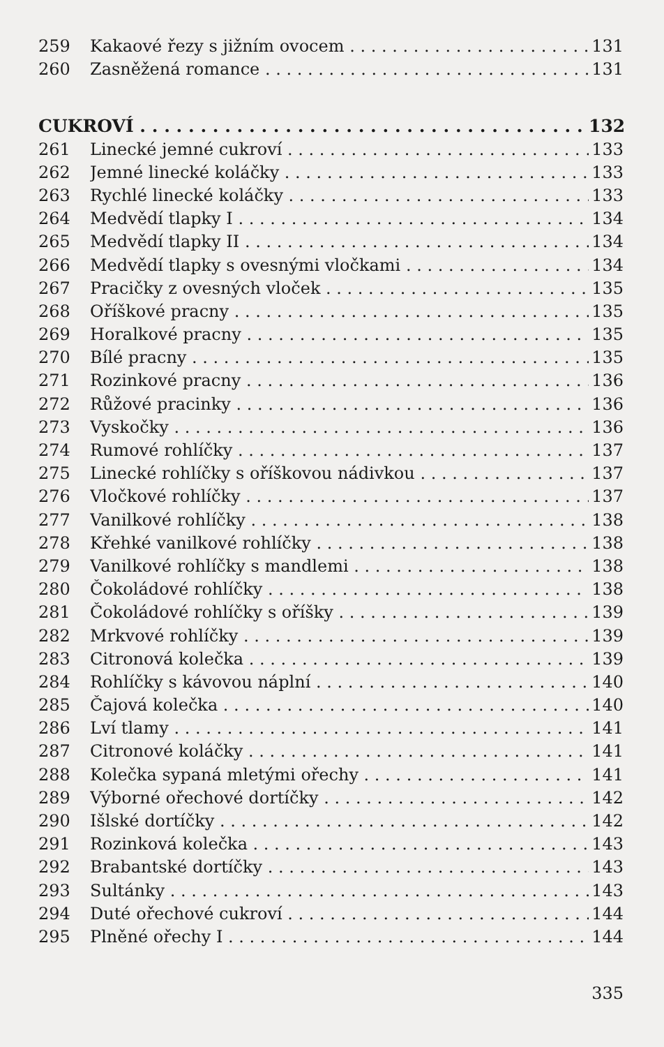259 Kakaové řezy s jižním ovocem 131
260 Zasněžená romance 131
CUKROVÍ 132
261 Linecké jemné cukroví 133
262 Jemné linecké koláčky 133
263 Rychlé linecké koláčky 133
264 Medvědí tlapky I 134
265 Medvědí tlapky II 134
266 Medvědí tlapky s ovesnými vločkami 134
267 Pracičky z ovesných vloček 135
268 Oříškové pracny 135
269 Horalkové pracny 135
270 Bílé pracny 135
271 Rozinkové pracny 136
272 Růžové pracinky 136
273 Vyskočky 136
274 Rumové rohlíčky 137
275 Linecké rohlíčky s oříškovou nádivkou 137
276 Vločkové rohlíčky 137
277 Vanilkové rohlíčky 138
278 Křehké vanilkové rohlíčky 138
279 Vanilkové rohlíčky s mandlemi 138
280 Čokoládové rohlíčky 138
281 Čokoládové rohlíčky s oříšky 139
282 Mrkvové rohlíčky 139
283 Citronová kolečka 139
284 Rohlíčky s kávovou náplní 140
285 Čajová kolečka 140
286 Lví tlamy 141
287 Citronové koláčky 141
288 Kolečka sypaná mletými ořechy 141
289 Výborné ořechové dortíčky 142
290 Išlské dortíčky 142
291 Rozinková kolečka 143
292 Brabantské dortíčky 143
293 Sultánky 143
294 Duté ořechové cukroví 144
295 Plněné ořechy I 144
335